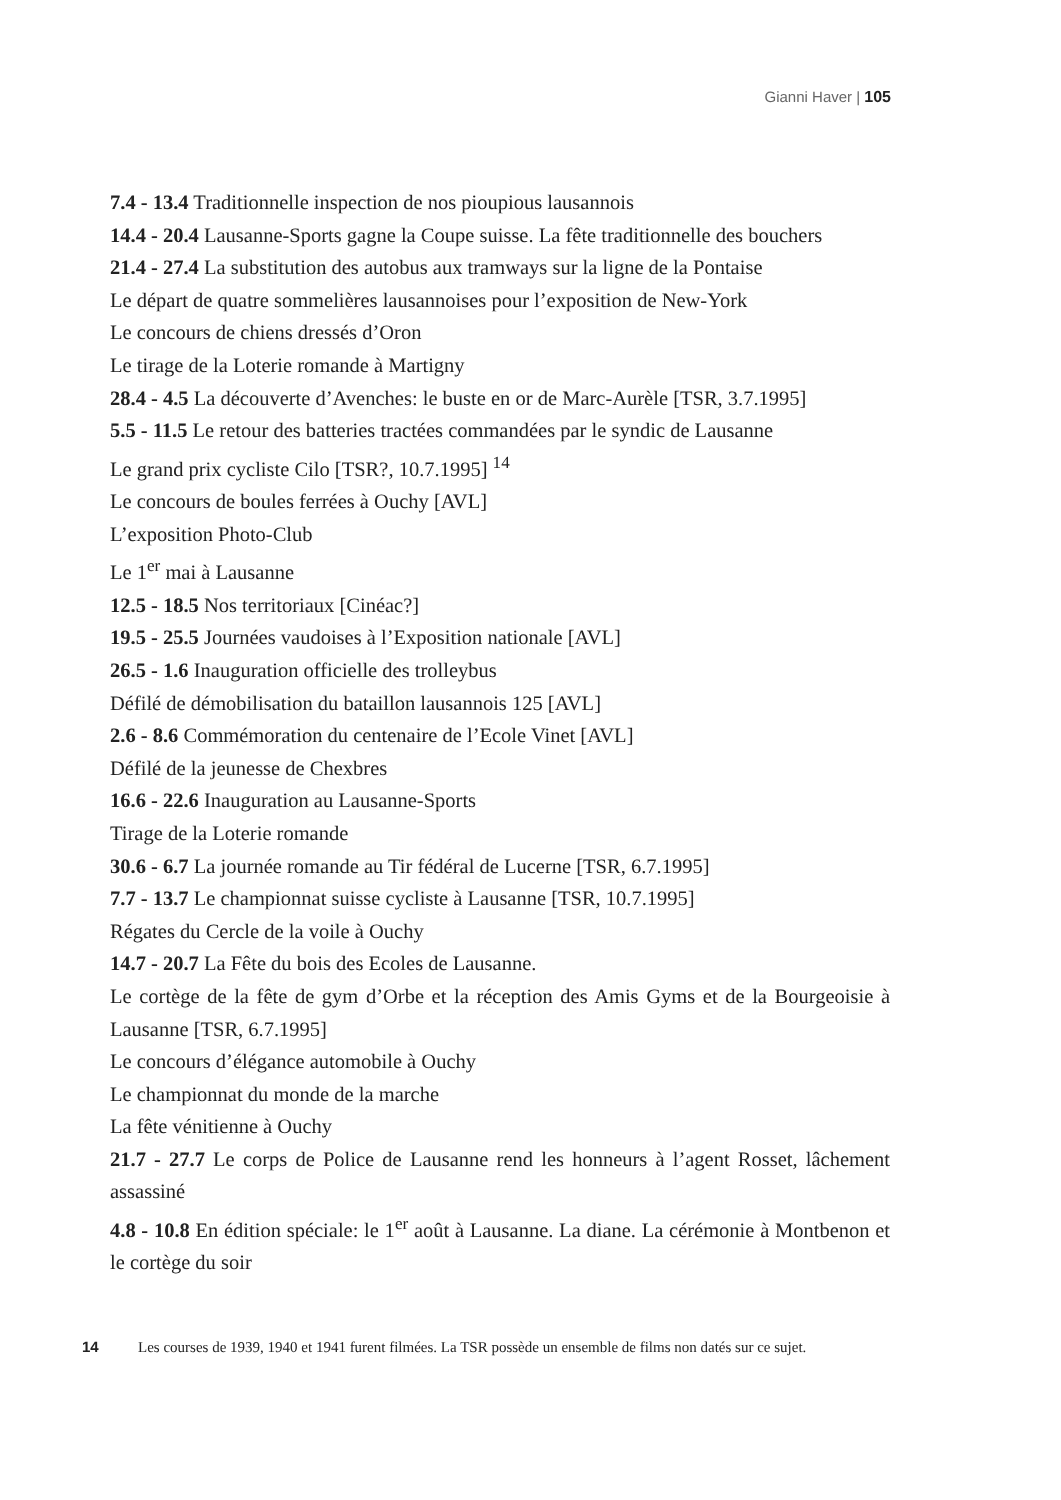Gianni Haver | 105
7.4 - 13.4 Traditionnelle inspection de nos pioupious lausannois
14.4 - 20.4 Lausanne-Sports gagne la Coupe suisse. La fête traditionnelle des bouchers
21.4 - 27.4 La substitution des autobus aux tramways sur la ligne de la Pontaise
Le départ de quatre sommelières lausannoises pour l’exposition de New-York
Le concours de chiens dressés d’Oron
Le tirage de la Loterie romande à Martigny
28.4 - 4.5 La découverte d’Avenches: le buste en or de Marc-Aurèle [TSR, 3.7.1995]
5.5 - 11.5 Le retour des batteries tractées commandées par le syndic de Lausanne
Le grand prix cycliste Cilo [TSR?, 10.7.1995] <sup>14</sup>
Le concours de boules ferrées à Ouchy [AVL]
L’exposition Photo-Club
Le 1<sup>er</sup> mai à Lausanne
12.5 - 18.5 Nos territoriaux [Cinéac?]
19.5 - 25.5 Journées vaudoises à l’Exposition nationale [AVL]
26.5 - 1.6 Inauguration officielle des trolleybus
Défilé de démobilisation du bataillon lausannois 125 [AVL]
2.6 - 8.6 Commémoration du centenaire de l’Ecole Vinet [AVL]
Défilé de la jeunesse de Chexbres
16.6 - 22.6 Inauguration au Lausanne-Sports
Tirage de la Loterie romande
30.6 - 6.7 La journée romande au Tir fédéral de Lucerne [TSR, 6.7.1995]
7.7 - 13.7 Le championnat suisse cycliste à Lausanne [TSR, 10.7.1995]
Régates du Cercle de la voile à Ouchy
14.7 - 20.7 La Fête du bois des Ecoles de Lausanne.
Le cortège de la fête de gym d’Orbe et la réception des Amis Gyms et de la Bourgeoisie à Lausanne [TSR, 6.7.1995]
Le concours d’élégance automobile à Ouchy
Le championnat du monde de la marche
La fête vénitienne à Ouchy
21.7 - 27.7 Le corps de Police de Lausanne rend les honneurs à l’agent Rosset, lâchement assassiné
4.8 - 10.8 En édition spéciale: le 1<sup>er</sup> août à Lausanne. La diane. La cérémonie à Montbenon et le cortège du soir
14 Les courses de 1939, 1940 et 1941 furent filmées. La TSR possède un ensemble de films non datés sur ce sujet.